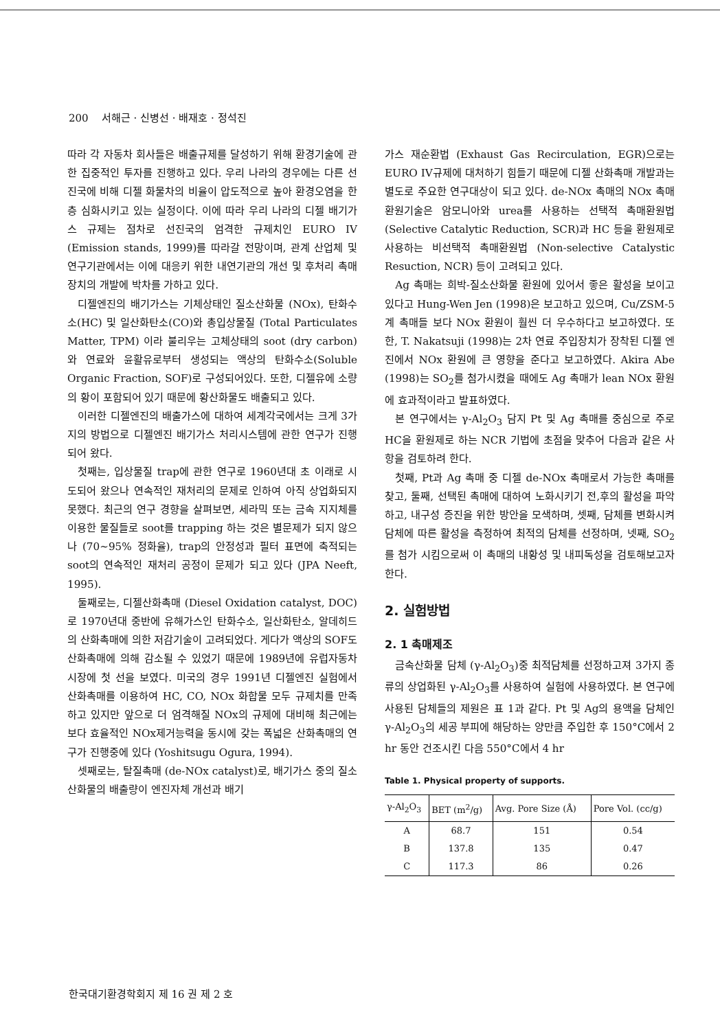200 서해근 · 신병선 · 배재호 · 정석진
따라 각 자동차 회사들은 배출규제를 달성하기 위해 환경기술에 관한 집중적인 투자를 진행하고 있다. 우리 나라의 경우에는 다른 선진국에 비해 디젤 화물차의 비율이 압도적으로 높아 환경오염을 한층 심화시키고 있는 실정이다. 이에 따라 우리 나라의 디젤 배기가스 규제는 점차로 선진국의 엄격한 규제치인 EURO IV (Emission stands, 1999)를 따라갈 전망이며, 관계 산업체 및 연구기관에서는 이에 대응키 위한 내연기관의 개선 및 후처리 촉매장치의 개발에 박차를 가하고 있다.
디젤엔진의 배기가스는 기체상태인 질소산화물 (NOx), 탄화수소(HC) 및 일산화탄소(CO)와 총입상물질 (Total Particulates Matter, TPM) 이라 불리우는 고체상태의 soot (dry carbon)와 연료와 윤활유로부터 생성되는 액상의 탄화수소(Soluble Organic Fraction, SOF)로 구성되어있다. 또한, 디젤유에 소량의 황이 포함되어 있기 때문에 황산화물도 배출되고 있다.
이러한 디젤엔진의 배출가스에 대하여 세계각국에서는 크게 3가지의 방법으로 디젤엔진 배기가스 처리시스템에 관한 연구가 진행되어 왔다.
첫째는, 입상물질 trap에 관한 연구로 1960년대 초 이래로 시도되어 왔으나 연속적인 재처리의 문제로 인하여 아직 상업화되지 못했다. 최근의 연구 경향을 살펴보면, 세라믹 또는 금속 지지체를 이용한 물질들로 soot를 trapping 하는 것은 별문제가 되지 않으나 (70~95% 정화율), trap의 안정성과 필터 표면에 축적되는 soot의 연속적인 재처리 공정이 문제가 되고 있다 (JPA Neeft, 1995).
둘째로는, 디젤산화촉매 (Diesel Oxidation catalyst, DOC)로 1970년대 중반에 유해가스인 탄화수소, 일산화탄소, 알데히드의 산화촉매에 의한 저감기술이 고려되었다. 게다가 액상의 SOF도 산화촉매에 의해 감소될 수 있었기 때문에 1989년에 유럽자동차 시장에 첫 선을 보였다. 미국의 경우 1991년 디젤엔진 실험에서 산화촉매를 이용하여 HC, CO, NOx 화합물 모두 규제치를 만족하고 있지만 앞으로 더 엄격해질 NOx의 규제에 대비해 최근에는 보다 효율적인 NOx제거능력을 동시에 갖는 폭넓은 산화촉매의 연구가 진행중에 있다 (Yoshitsugu Ogura, 1994).
셋째로는, 탈질촉매 (de-NOx catalyst)로, 배기가스 중의 질소산화물의 배출량이 엔진자체 개선과 배기
가스 재순환법 (Exhaust Gas Recirculation, EGR)으로는 EURO IV규제에 대처하기 힘들기 때문에 디젤 산화촉매 개발과는 별도로 주요한 연구대상이 되고 있다. de-NOx 촉매의 NOx 촉매 환원기술은 암모니아와 urea를 사용하는 선택적 촉매환원법 (Selective Catalytic Reduction, SCR)과 HC 등을 환원제로 사용하는 비선택적 촉매환원법 (Non-selective Catalystic Resuction, NCR) 등이 고려되고 있다.
Ag 촉매는 희박-질소산화물 환원에 있어서 좋은 활성을 보이고 있다고 Hung-Wen Jen (1998)은 보고하고 있으며, Cu/ZSM-5계 촉매들 보다 NOx 환원이 훨씬 더 우수하다고 보고하였다. 또한, T. Nakatsuji (1998)는 2차 연료 주입장치가 장착된 디젤 엔진에서 NOx 환원에 큰 영향을 준다고 보고하였다. Akira Abe (1998)는 SO<sub>2</sub>를 첨가시켰을 때에도 Ag 촉매가 lean NOx 환원에 효과적이라고 발표하였다.
본 연구에서는 γ-Al<sub>2</sub>O<sub>3</sub> 담지 Pt 및 Ag 촉매를 중심으로 주로 HC을 환원제로 하는 NCR 기법에 초점을 맞추어 다음과 같은 사항을 검토하려 한다.
첫째, Pt과 Ag 촉매 중 디젤 de-NOx 촉매로서 가능한 촉매를 찾고, 둘째, 선택된 촉매에 대하여 노화시키기 전,후의 활성을 파악하고, 내구성 증진을 위한 방안을 모색하며, 셋째, 담체를 변화시켜 담체에 따른 활성을 측정하여 최적의 담체를 선정하며, 넷째, SO<sub>2</sub>를 첨가 시킴으로써 이 촉매의 내황성 및 내피독성을 검토해보고자 한다.
2. 실험방법
2. 1 촉매제조
금속산화물 담체 (γ-Al<sub>2</sub>O<sub>3</sub>)중 최적담체를 선정하고져 3가지 종류의 상업화된 γ-Al<sub>2</sub>O<sub>3</sub>를 사용하여 실험에 사용하였다. 본 연구에 사용된 담체들의 제원은 표 1과 같다. Pt 및 Ag의 용액을 담체인 γ-Al<sub>2</sub>O<sub>3</sub>의 세공 부피에 해당하는 양만큼 주입한 후 150°C에서 2 hr 동안 건조시킨 다음 550°C에서 4 hr
Table 1. Physical property of supports.
| γ-Al<sub>2</sub>O<sub>3</sub> | BET (m<sup>2</sup>/g) | Avg. Pore Size (Å) | Pore Vol. (cc/g) |
| --- | --- | --- | --- |
| A | 68.7 | 151 | 0.54 |
| B | 137.8 | 135 | 0.47 |
| C | 117.3 | 86 | 0.26 |
한국대기환경학회지 제 16 권 제 2 호